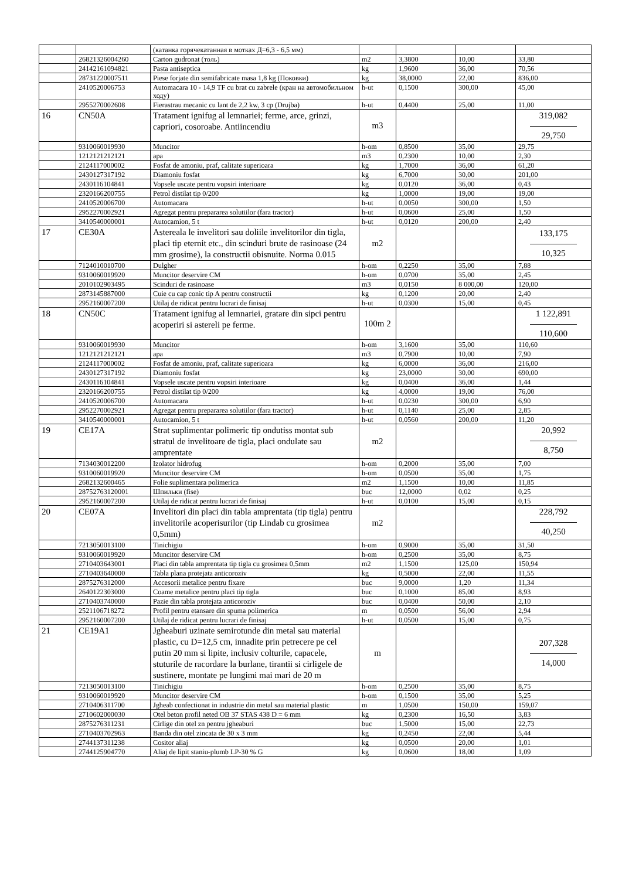| | | (катанка горячекатанная в мотках Д=6,3 - 6,5 мм) | | | | |
| | 26821326004260 | Carton gudronat (толь) | m2 | 3,3800 | 10,00 | 33,80 |
| | 24142161094821 | Pasta antiseptica | kg | 1,9600 | 36,00 | 70,56 |
| | 28731220007511 | Piese forjate din semifabricate masa 1,8 kg (Поковки) | kg | 38,0000 | 22,00 | 836,00 |
| | 2410520006753 | Automacara 10 - 14,9 TF cu brat cu zabrele (кран на автомобильном ходу) | h-ut | 0,1500 | 300,00 | 45,00 |
| | 2955270002608 | Fierastrau mecanic cu lant de 2,2 kw, 3 cp (Drujba) | h-ut | 0,4400 | 25,00 | 11,00 |
| 16 | CN50A | Tratament ignifug al lemnariei; ferme, arce, grinzi, capriori, cosoroabe. Antiincendiu | m3 | | | 319,082 29,750 |
| | 9310060019930 | Muncitor | h-om | 0,8500 | 35,00 | 29,75 |
| | 1212121212121 | apa | m3 | 0,2300 | 10,00 | 2,30 |
| | 2124117000002 | Fosfat de amoniu, praf, calitate superioara | kg | 1,7000 | 36,00 | 61,20 |
| | 2430127317192 | Diamoniu fosfat | kg | 6,7000 | 30,00 | 201,00 |
| | 2430116104841 | Vopsele uscate pentru vopsiri interioare | kg | 0,0120 | 36,00 | 0,43 |
| | 2320166200755 | Petrol distilat tip 0/200 | kg | 1,0000 | 19,00 | 19,00 |
| | 2410520006700 | Automacara | h-ut | 0,0050 | 300,00 | 1,50 |
| | 2952270002921 | Agregat pentru prepararea solutiilor (fara tractor) | h-ut | 0,0600 | 25,00 | 1,50 |
| | 3410540000001 | Autocamion, 5 t | h-ut | 0,0120 | 200,00 | 2,40 |
| 17 | CE30A | Astereala le invelitori sau doliile invelitorilor din tigla, placi tip eternit etc., din scinduri brute de rasinoase (24 mm grosime), la constructii obisnuite. Norma 0.015 | m2 | | | 133,175 10,325 |
| | 7124010010700 | Dulgher | h-om | 0,2250 | 35,00 | 7,88 |
| | 9310060019920 | Muncitor deservire CM | h-om | 0,0700 | 35,00 | 2,45 |
| | 2010102903495 | Scinduri de rasinoase | m3 | 0,0150 | 8 000,00 | 120,00 |
| | 2873145887000 | Cuie cu cap conic tip A pentru constructii | kg | 0,1200 | 20,00 | 2,40 |
| | 2952160007200 | Utilaj de ridicat pentru lucrari de finisaj | h-ut | 0,0300 | 15,00 | 0,45 |
| 18 | CN50C | Tratament ignifug al lemnariei, gratare din sipci pentru acoperiri si astereli pe ferme. | 100m 2 | | | 1 122,891 110,600 |
| | 9310060019930 | Muncitor | h-om | 3,1600 | 35,00 | 110,60 |
| | 1212121212121 | apa | m3 | 0,7900 | 10,00 | 7,90 |
| | 2124117000002 | Fosfat de amoniu, praf, calitate superioara | kg | 6,0000 | 36,00 | 216,00 |
| | 2430127317192 | Diamoniu fosfat | kg | 23,0000 | 30,00 | 690,00 |
| | 2430116104841 | Vopsele uscate pentru vopsiri interioare | kg | 0,0400 | 36,00 | 1,44 |
| | 2320166200755 | Petrol distilat tip 0/200 | kg | 4,0000 | 19,00 | 76,00 |
| | 2410520006700 | Automacara | h-ut | 0,0230 | 300,00 | 6,90 |
| | 2952270002921 | Agregat pentru prepararea solutiilor (fara tractor) | h-ut | 0,1140 | 25,00 | 2,85 |
| | 3410540000001 | Autocamion, 5 t | h-ut | 0,0560 | 200,00 | 11,20 |
| 19 | CE17A | Strat suplimentar polimeric tip ondutiss montat sub stratul de invelitoare de tigla, placi ondulate sau amprentate | m2 | | | 20,992 8,750 |
| | 7134030012200 | Izolator hidrofug | h-om | 0,2000 | 35,00 | 7,00 |
| | 9310060019920 | Muncitor deservire CM | h-om | 0,0500 | 35,00 | 1,75 |
| | 2682132600465 | Folie suplimentara polimerica | m2 | 1,1500 | 10,00 | 11,85 |
| | 28752763120001 | Шпильки (fise) | buc | 12,0000 | 0,02 | 0,25 |
| | 2952160007200 | Utilaj de ridicat pentru lucrari de finisaj | h-ut | 0,0100 | 15,00 | 0,15 |
| 20 | CE07A | Invelitori din placi din tabla amprentata (tip tigla) pentru invelitorile acoperisurilor (tip Lindab cu grosimea 0,5mm) | m2 | | | 228,792 40,250 |
| | 7213050013100 | Tinichigiu | h-om | 0,9000 | 35,00 | 31,50 |
| | 9310060019920 | Muncitor deservire CM | h-om | 0,2500 | 35,00 | 8,75 |
| | 2710403643001 | Placi din tabla amprentata tip tigla cu grosimea 0,5mm | m2 | 1,1500 | 125,00 | 150,94 |
| | 2710403640000 | Tabla plana protejata anticoroziv | kg | 0,5000 | 22,00 | 11,55 |
| | 2875276312000 | Accesorii metalice pentru fixare | buc | 9,0000 | 1,20 | 11,34 |
| | 2640122303000 | Coame metalice pentru placi tip tigla | buc | 0,1000 | 85,00 | 8,93 |
| | 2710403740000 | Pazie din tabla protejata anticoroziv | buc | 0,0400 | 50,00 | 2,10 |
| | 2521106718272 | Profil pentru etansare din spuma polimerica | m | 0,0500 | 56,00 | 2,94 |
| | 2952160007200 | Utilaj de ridicat pentru lucrari de finisaj | h-ut | 0,0500 | 15,00 | 0,75 |
| 21 | CE19A1 | Jgheaburi uzinate semirotunde din metal sau material plastic, cu D=12,5 cm, innadite prin petrecere pe cel putin 20 mm si lipite, inclusiv colturile, capacele, stuturile de racordare la burlane, tirantii si cirligele de sustinere, montate pe lungimi mai mari de 20 m | m | | | 207,328 14,000 |
| | 7213050013100 | Tinichigiu | h-om | 0,2500 | 35,00 | 8,75 |
| | 9310060019920 | Muncitor deservire CM | h-om | 0,1500 | 35,00 | 5,25 |
| | 2710406311700 | Jgheab confectionat in industrie din metal sau material plastic | m | 1,0500 | 150,00 | 159,07 |
| | 2710602000030 | Otel beton profil neted OB 37 STAS 438 D = 6 mm | kg | 0,2300 | 16,50 | 3,83 |
| | 2875276311231 | Cirlige din otel zn pentru jgheaburi | buc | 1,5000 | 15,00 | 22,73 |
| | 2710403702963 | Banda din otel zincata de 30 x 3 mm | kg | 0,2450 | 22,00 | 5,44 |
| | 2744137311238 | Cositor aliaj | kg | 0,0500 | 20,00 | 1,01 |
| | 2744125904770 | Aliaj de lipit staniu-plumb LP-30 % G | kg | 0,0600 | 18,00 | 1,09 |